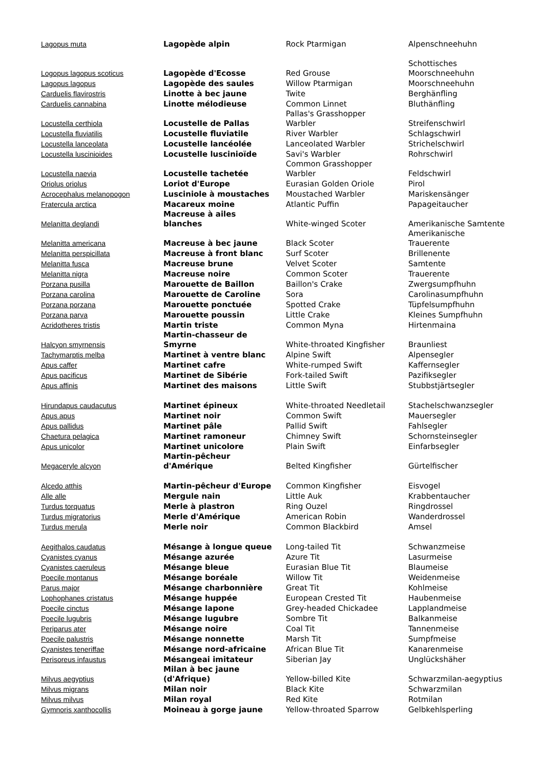| Lagopus muta | Lagopède alpin | Rock Ptarmigan | Alpenschneehuhn |
| Logopus lagopus scoticus | Lagopède d'Ecosse | Red Grouse | Schottisches Moorschneehuhn |
| Lagopus lagopus | Lagopède des saules | Willow Ptarmigan | Moorschneehuhn |
| Carduelis flavirostris | Linotte à bec jaune | Twite | Berghänfling |
| Carduelis cannabina | Linotte mélodieuse | Common Linnet | Bluthänfling |
| Locustella certhiola | Locustelle de Pallas | Pallas's Grasshopper Warbler | Streifenschwirl |
| Locustella fluviatilis | Locustelle fluviatile | River Warbler | Schlagschwirl |
| Locustella lanceolata | Locustelle lancéolée | Lanceolated Warbler | Strichelschwirl |
| Locustella luscinioides | Locustelle luscinioïde | Savi's Warbler | Rohrschwirl |
| Locustella naevia | Locustelle tachetée | Common Grasshopper Warbler | Feldschwirl |
| Oriolus oriolus | Loriot d'Europe | Eurasian Golden Oriole | Pirol |
| Acrocephalus melanopogon | Lusciniole à moustaches | Moustached Warbler | Mariskensänger |
| Fratercula arctica | Macareux moine | Atlantic Puffin | Papageitaucher |
| Melanitta deglandi | Macreuse à ailes blanches | White-winged Scoter | Amerikanische Samtente |
| Melanitta americana | Macreuse à bec jaune | Black Scoter | Amerikanische Trauerente |
| Melanitta perspicillata | Macreuse à front blanc | Surf Scoter | Brillenente |
| Melanitta fusca | Macreuse brune | Velvet Scoter | Samtente |
| Melanitta nigra | Macreuse noire | Common Scoter | Trauerente |
| Porzana pusilla | Marouette de Baillon | Baillon's Crake | Zwergsumpfhuhn |
| Porzana carolina | Marouette de Caroline | Sora | Carolinasumpfhuhn |
| Porzana porzana | Marouette ponctuée | Spotted Crake | Tüpfelsumpfhuhn |
| Porzana parva | Marouette poussin | Little Crake | Kleines Sumpfhuhn |
| Acridotheres tristis | Martin triste | Common Myna | Hirtenmaina |
| Halcyon smyrnensis | Martin-chasseur de Smyrne | White-throated Kingfisher | Braunliest |
| Tachymarptis melba | Martinet à ventre blanc | Alpine Swift | Alpensegler |
| Apus caffer | Martinet cafre | White-rumped Swift | Kaffernsegler |
| Apus pacificus | Martinet de Sibérie | Fork-tailed Swift | Pazifiksegler |
| Apus affinis | Martinet des maisons | Little Swift | Stubbstjärtsegler |
| Hirundapus caudacutus | Martinet épineux | White-throated Needletail | Stachelschwanzsegler |
| Apus apus | Martinet noir | Common Swift | Mauersegler |
| Apus pallidus | Martinet pâle | Pallid Swift | Fahlsegler |
| Chaetura pelagica | Martinet ramoneur | Chimney Swift | Schornsteinsegler |
| Apus unicolor | Martinet unicolore | Plain Swift | Einfarbsegler |
| Megaceryle alcyon | Martin-pêcheur d'Amérique | Belted Kingfisher | Gürtelfischer |
| Alcedo atthis | Martin-pêcheur d'Europe | Common Kingfisher | Eisvogel |
| Alle alle | Mergule nain | Little Auk | Krabbentaucher |
| Turdus torquatus | Merle à plastron | Ring Ouzel | Ringdrossel |
| Turdus migratorius | Merle d'Amérique | American Robin | Wanderdrossel |
| Turdus merula | Merle noir | Common Blackbird | Amsel |
| Aegithalos caudatus | Mésange à longue queue | Long-tailed Tit | Schwanzmeise |
| Cyanistes cyanus | Mésange azurée | Azure Tit | Lasurmeise |
| Cyanistes caeruleus | Mésange bleue | Eurasian Blue Tit | Blaumeise |
| Poecile montanus | Mésange boréale | Willow Tit | Weidenmeise |
| Parus major | Mésange charbonnière | Great Tit | Kohlmeise |
| Lophophanes cristatus | Mésange huppée | European Crested Tit | Haubenmeise |
| Poecile cinctus | Mésange lapone | Grey-headed Chickadee | Lapplandmeise |
| Poecile lugubris | Mésange lugubre | Sombre Tit | Balkanmeise |
| Periparus ater | Mésange noire | Coal Tit | Tannenmeise |
| Poecile palustris | Mésange nonnette | Marsh Tit | Sumpfmeise |
| Cyanistes teneriffae | Mésange nord-africaine | African Blue Tit | Kanarenmeise |
| Perisoreus infaustus | Mésangeai imitateur | Siberian Jay | Unglückshäher |
| Milvus aegyptius | Milan à bec jaune (d'Afrique) | Yellow-billed Kite | Schwarzmilan-aegyptius |
| Milvus migrans | Milan noir | Black Kite | Schwarzmilan |
| Milvus milvus | Milan royal | Red Kite | Rotmilan |
| Gymnoris xanthocollis | Moineau à gorge jaune | Yellow-throated Sparrow | Gelbkehlsperling |